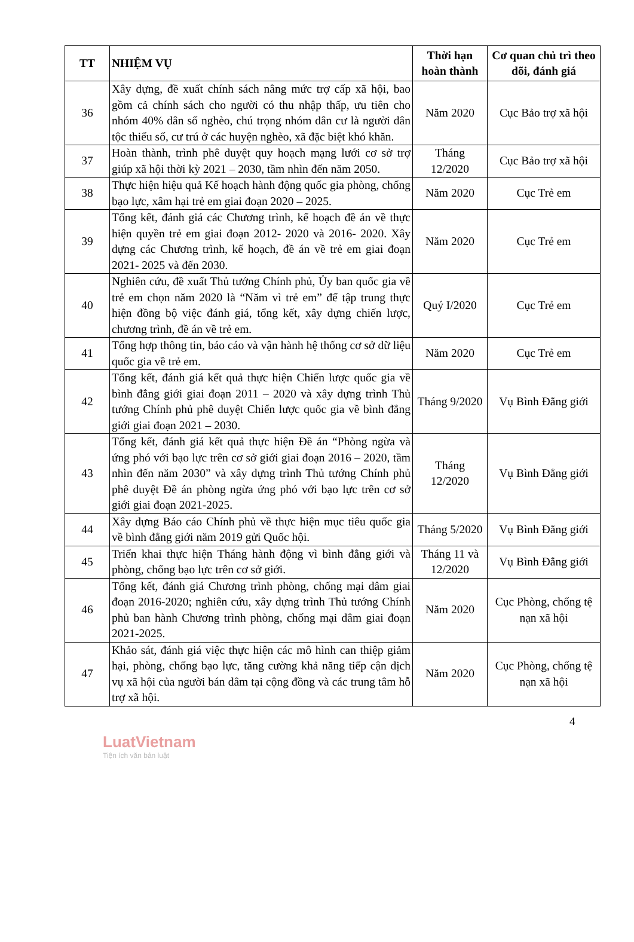| TT | NHIỆM VỤ | Thời hạn hoàn thành | Cơ quan chủ trì theo dõi, đánh giá |
| --- | --- | --- | --- |
| 36 | Xây dựng, đề xuất chính sách nâng mức trợ cấp xã hội, bao gồm cả chính sách cho người có thu nhập thấp, ưu tiên cho nhóm 40% dân số nghèo, chú trọng nhóm dân cư là người dân tộc thiểu số, cư trú ở các huyện nghèo, xã đặc biệt khó khăn. | Năm 2020 | Cục Bảo trợ xã hội |
| 37 | Hoàn thành, trình phê duyệt quy hoạch mạng lưới cơ sở trợ giúp xã hội thời kỳ 2021 – 2030, tầm nhìn đến năm 2050. | Tháng 12/2020 | Cục Bảo trợ xã hội |
| 38 | Thực hiện hiệu quả Kế hoạch hành động quốc gia phòng, chống bạo lực, xâm hại trẻ em giai đoạn 2020 – 2025. | Năm 2020 | Cục Trẻ em |
| 39 | Tổng kết, đánh giá các Chương trình, kế hoạch đề án về thực hiện quyền trẻ em giai đoạn 2012- 2020 và 2016- 2020. Xây dựng các Chương trình, kế hoạch, đề án về trẻ em giai đoạn 2021- 2025 và đến 2030. | Năm 2020 | Cục Trẻ em |
| 40 | Nghiên cứu, đề xuất Thủ tướng Chính phủ, Ủy ban quốc gia về trẻ em chọn năm 2020 là “Năm vì trẻ em” để tập trung thực hiện đồng bộ việc đánh giá, tổng kết, xây dựng chiến lược, chương trình, đề án về trẻ em. | Quý I/2020 | Cục Trẻ em |
| 41 | Tổng hợp thông tin, báo cáo và vận hành hệ thống cơ sở dữ liệu quốc gia về trẻ em. | Năm 2020 | Cục Trẻ em |
| 42 | Tổng kết, đánh giá kết quả thực hiện Chiến lược quốc gia về bình đẳng giới giai đoạn 2011 – 2020 và xây dựng trình Thủ tướng Chính phủ phê duyệt Chiến lược quốc gia về bình đẳng giới giai đoạn 2021 – 2030. | Tháng 9/2020 | Vụ Bình Đẳng giới |
| 43 | Tổng kết, đánh giá kết quả thực hiện Đề án “Phòng ngừa và ứng phó với bạo lực trên cơ sở giới giai đoạn 2016 – 2020, tầm nhìn đến năm 2030” và xây dựng trình Thủ tướng Chính phủ phê duyệt Đề án phòng ngừa ứng phó với bạo lực trên cơ sở giới giai đoạn 2021-2025. | Tháng 12/2020 | Vụ Bình Đẳng giới |
| 44 | Xây dựng Báo cáo Chính phủ về thực hiện mục tiêu quốc gia về bình đẳng giới năm 2019 gửi Quốc hội. | Tháng 5/2020 | Vụ Bình Đẳng giới |
| 45 | Triển khai thực hiện Tháng hành động vì bình đẳng giới và phòng, chống bạo lực trên cơ sở giới. | Tháng 11 và 12/2020 | Vụ Bình Đẳng giới |
| 46 | Tổng kết, đánh giá Chương trình phòng, chống mại dâm giai đoạn 2016-2020; nghiên cứu, xây dựng trình Thủ tướng Chính phủ ban hành Chương trình phòng, chống mại dâm giai đoạn 2021-2025. | Năm 2020 | Cục Phòng, chống tệ nạn xã hội |
| 47 | Khảo sát, đánh giá việc thực hiện các mô hình can thiệp giảm hại, phòng, chống bạo lực, tăng cường khả năng tiếp cận dịch vụ xã hội của người bán dâm tại cộng đồng và các trung tâm hỗ trợ xã hội. | Năm 2020 | Cục Phòng, chống tệ nạn xã hội |
4
LuatVietnam
Tiện ích văn bản luật